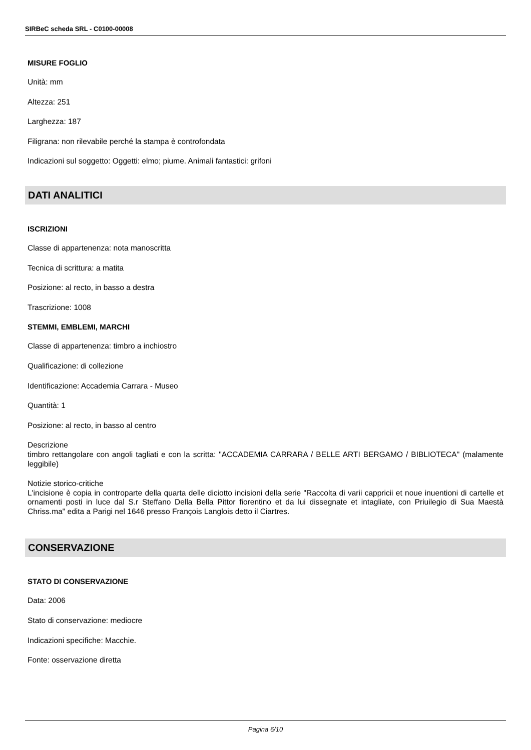SIRBeC scheda SRL - C0100-00008
MISURE FOGLIO
Unità: mm
Altezza: 251
Larghezza: 187
Filigrana: non rilevabile perché la stampa è controfondata
Indicazioni sul soggetto: Oggetti: elmo; piume. Animali fantastici: grifoni
DATI ANALITICI
ISCRIZIONI
Classe di appartenenza: nota manoscritta
Tecnica di scrittura: a matita
Posizione: al recto, in basso a destra
Trascrizione: 1008
STEMMI, EMBLEMI, MARCHI
Classe di appartenenza: timbro a inchiostro
Qualificazione: di collezione
Identificazione: Accademia Carrara - Museo
Quantità: 1
Posizione: al recto, in basso al centro
Descrizione
timbro rettangolare con angoli tagliati e con la scritta: "ACCADEMIA CARRARA / BELLE ARTI BERGAMO / BIBLIOTECA" (malamente leggibile)
Notizie storico-critiche
L'incisione è copia in controparte della quarta delle diciotto incisioni della serie "Raccolta di varii cappricii et noue inuentioni di cartelle et ornamenti posti in luce dal S.r Steffano Della Bella Pittor fiorentino et da lui dissegnate et intagliate, con Priuilegio di Sua Maestà Chriss.ma" edita a Parigi nel 1646 presso François Langlois detto il Ciartres.
CONSERVAZIONE
STATO DI CONSERVAZIONE
Data: 2006
Stato di conservazione: mediocre
Indicazioni specifiche: Macchie.
Fonte: osservazione diretta
Pagina 6/10